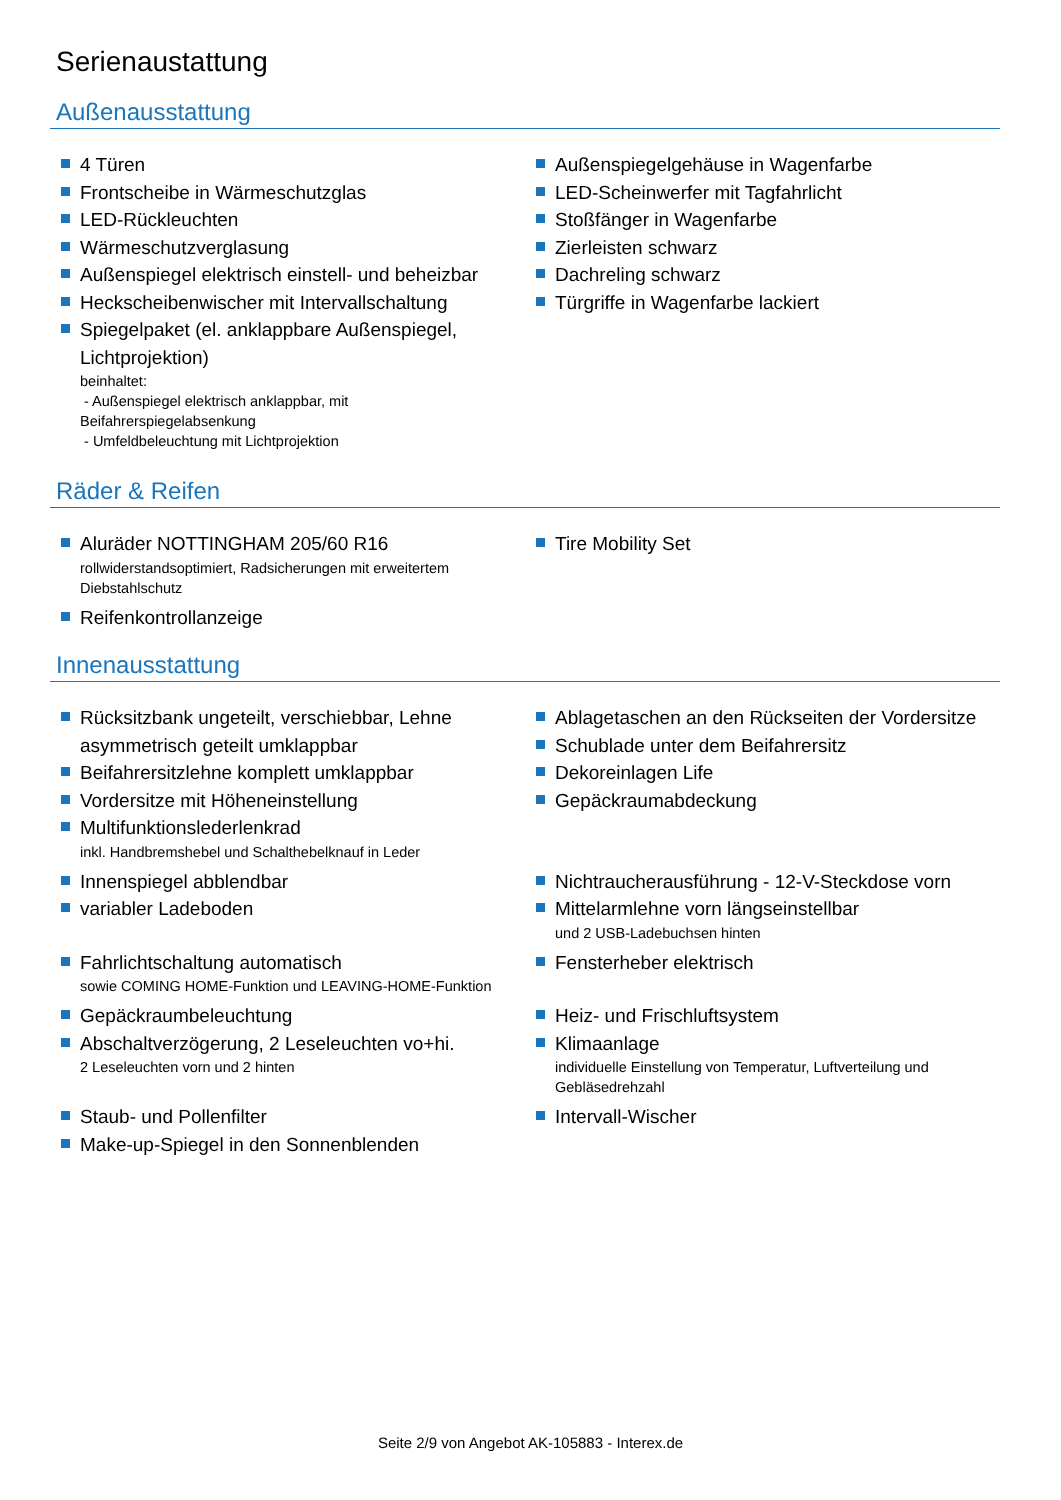Serienaustattung
Außenausstattung
4 Türen
Frontscheibe in Wärmeschutzglas
LED-Rückleuchten
Wärmeschutzverglasung
Außenspiegel elektrisch einstell- und beheizbar
Heckscheibenwischer mit Intervallschaltung
Spiegelpaket (el. anklappbare Außenspiegel, Lichtprojektion)
beinhaltet:
- Außenspiegel elektrisch anklappbar, mit Beifahrerspiegelabsenkung
- Umfeldbeleuchtung mit Lichtprojektion
Außenspiegelgehäuse in Wagenfarbe
LED-Scheinwerfer mit Tagfahrlicht
Stoßfänger in Wagenfarbe
Zierleisten schwarz
Dachreling schwarz
Türgriffe in Wagenfarbe lackiert
Räder & Reifen
Aluräder NOTTINGHAM 205/60 R16
rollwiderstandsoptimiert, Radsicherungen mit erweitertem Diebstahlschutz
Reifenkontrollanzeige
Tire Mobility Set
Innenausstattung
Rücksitzbank ungeteilt, verschiebbar, Lehne asymmetrisch geteilt umklappbar
Beifahrersitzlehne komplett umklappbar
Vordersitze mit Höheneinstellung
Multifunktionslederlenkrad
inkl. Handbremshebel und Schalthebelknauf in Leder
Ablagetaschen an den Rückseiten der Vordersitze
Schublade unter dem Beifahrersitz
Dekoreinlagen Life
Gepäckraumabdeckung
Innenspiegel abblendbar
variabler Ladeboden
Nichtraucherausführung - 12-V-Steckdose vorn
Mittelarmlehne vorn längseinstellbar
und 2 USB-Ladebuchsen hinten
Fahrlichtschaltung automatisch
sowie COMING HOME-Funktion und LEAVING-HOME-Funktion
Fensterheber elektrisch
Gepäckraumbeleuchtung
Abschaltverzögerung, 2 Leseleuchten vo+hi.
2 Leseleuchten vorn und 2 hinten
Heiz- und Frischluftsystem
Klimaanlage
individuelle Einstellung von Temperatur, Luftverteilung und Gebläsedrehzahl
Staub- und Pollenfilter
Make-up-Spiegel in den Sonnenblenden
Intervall-Wischer
Seite 2/9 von Angebot AK-105883 - Interex.de